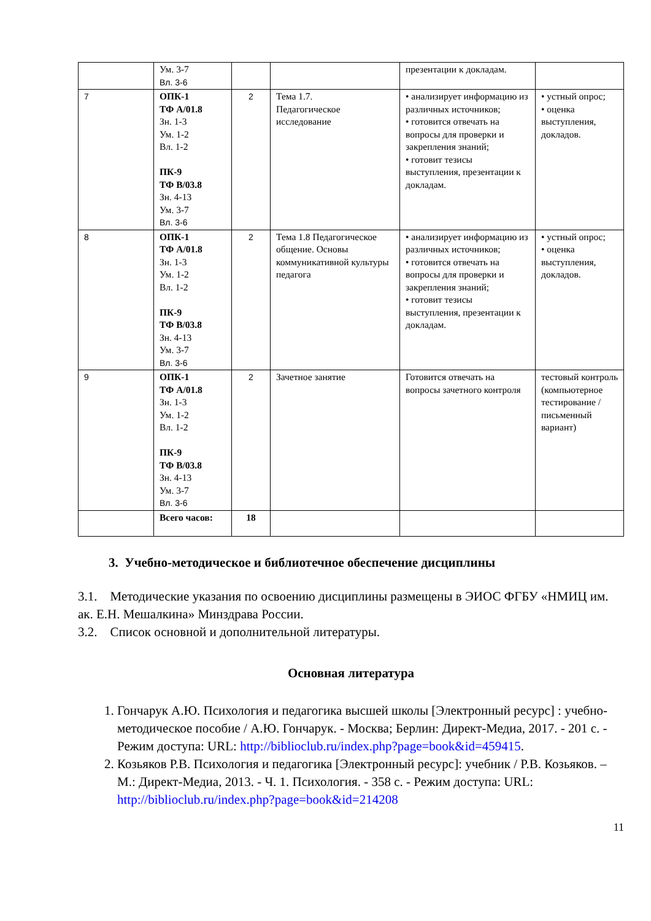| | Ум. 3-7 Вл. 3-6 | | | презентации к докладам. | |
| 7 | ОПК-1 ТФ А/01.8 Зн. 1-3 Ум. 1-2 Вл. 1-2 ПК-9 ТФ В/03.8 Зн. 4-13 Ум. 3-7 Вл. 3-6 | 2 | Тема 1.7. Педагогическое исследование | • анализирует информацию из различных источников; • готовится отвечать на вопросы для проверки и закрепления знаний; • готовит тезисы выступления, презентации к докладам. | • устный опрос; • оценка выступления, докладов. |
| 8 | ОПК-1 ТФ А/01.8 Зн. 1-3 Ум. 1-2 Вл. 1-2 ПК-9 ТФ В/03.8 Зн. 4-13 Ум. 3-7 Вл. 3-6 | 2 | Тема 1.8 Педагогическое общение. Основы коммуникативной культуры педагога | • анализирует информацию из различных источников; • готовится отвечать на вопросы для проверки и закрепления знаний; • готовит тезисы выступления, презентации к докладам. | • устный опрос; • оценка выступления, докладов. |
| 9 | ОПК-1 ТФ А/01.8 Зн. 1-3 Ум. 1-2 Вл. 1-2 ПК-9 ТФ В/03.8 Зн. 4-13 Ум. 3-7 Вл. 3-6 | 2 | Зачетное занятие | Готовится отвечать на вопросы зачетного контроля | тестовый контроль (компьютерное тестирование / письменный вариант) |
| | Всего часов: | 18 | | | |
3. Учебно-методическое и библиотечное обеспечение дисциплины
3.1. Методические указания по освоению дисциплины размещены в ЭИОС ФГБУ «НМИЦ им. ак. Е.Н. Мешалкина» Минздрава России.
3.2. Список основной и дополнительной литературы.
Основная литература
1. Гончарук А.Ю. Психология и педагогика высшей школы [Электронный ресурс] : учебно-методическое пособие / А.Ю. Гончарук. - Москва; Берлин: Директ-Медиа, 2017. - 201 с. - Режим доступа: URL: http://biblioclub.ru/index.php?page=book&id=459415.
2. Козьяков Р.В. Психология и педагогика [Электронный ресурс]: учебник / Р.В. Козьяков. – М.: Директ-Медиа, 2013. - Ч. 1. Психология. - 358 с. - Режим доступа: URL: http://biblioclub.ru/index.php?page=book&id=214208
11